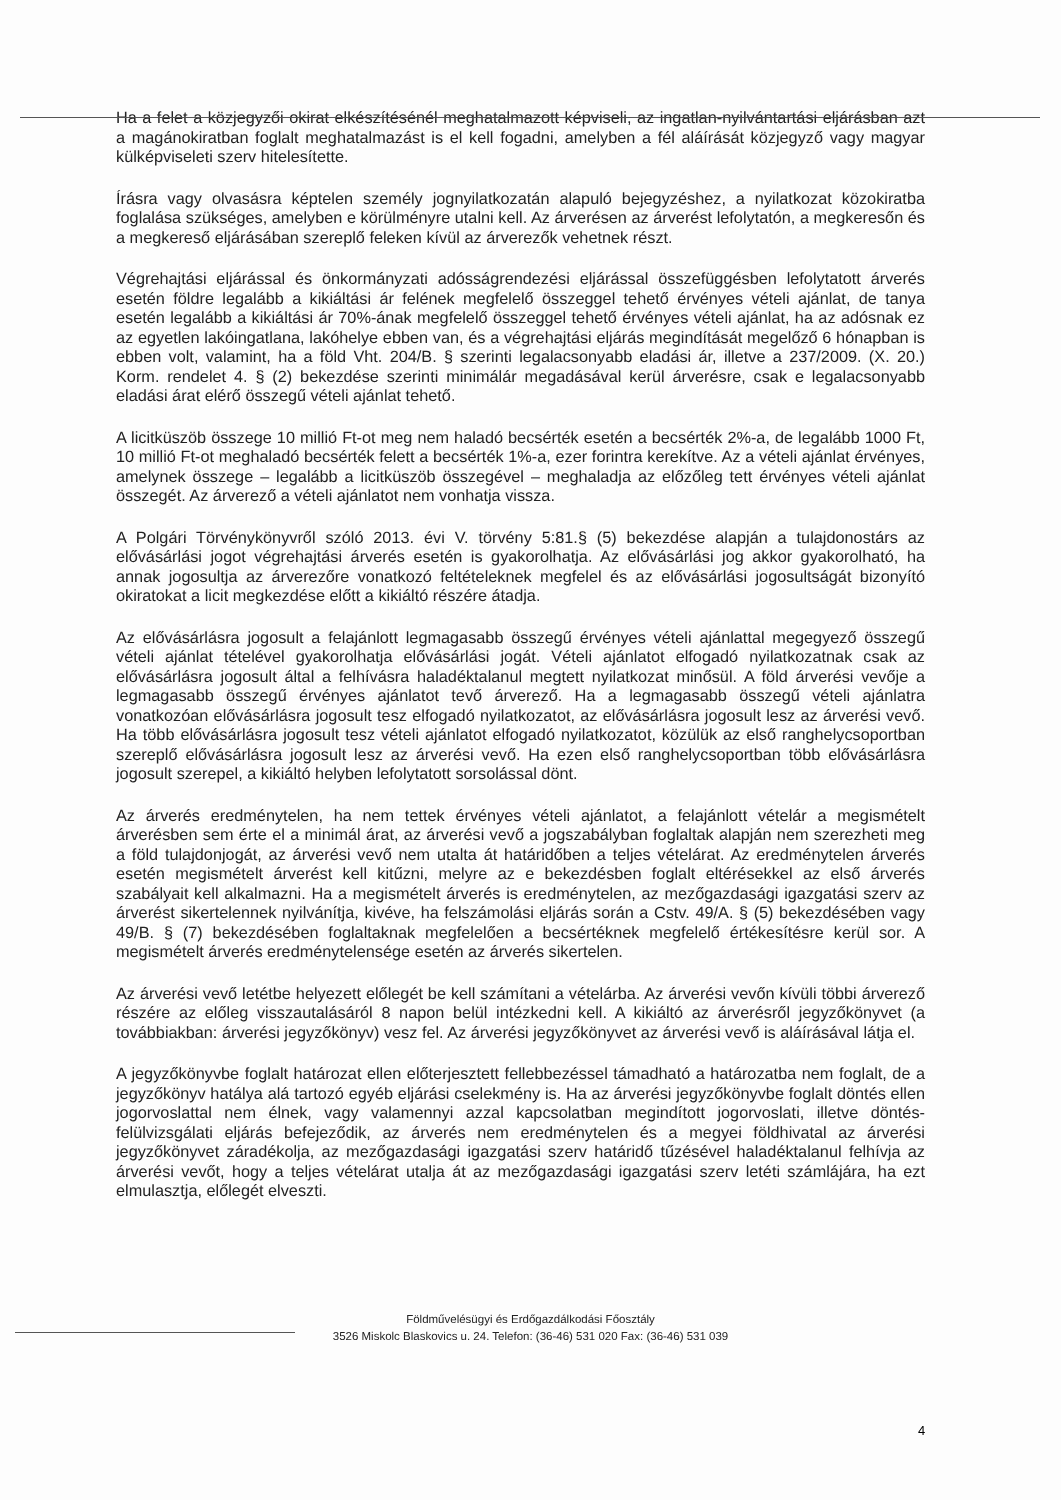Ha a felet a közjegyzői okirat elkészítésénél meghatalmazott képviseli, az ingatlan-nyilvántartási eljárásban azt a magánokiratban foglalt meghatalmazást is el kell fogadni, amelyben a fél aláírását közjegyző vagy magyar külképviseleti szerv hitelesítette.
Írásra vagy olvasásra képtelen személy jognyilatkozatán alapuló bejegyzéshez, a nyilatkozat közokiratba foglalása szükséges, amelyben e körülményre utalni kell. Az árverésen az árverést lefolytatón, a megkeresőn és a megkereső eljárásában szereplő feleken kívül az árverezők vehetnek részt.
Végrehajtási eljárással és önkormányzati adósságrendezési eljárással összefüggésben lefolytatott árverés esetén földre legalább a kikiáltási ár felének megfelelő összeggel tehető érvényes vételi ajánlat, de tanya esetén legalább a kikiáltási ár 70%-ának megfelelő összeggel tehető érvényes vételi ajánlat, ha az adósnak ez az egyetlen lakóingatlana, lakóhelye ebben van, és a végrehajtási eljárás megindítását megelőző 6 hónapban is ebben volt, valamint, ha a föld Vht. 204/B. § szerinti legalacsonyabb eladási ár, illetve a 237/2009. (X. 20.) Korm. rendelet 4. § (2) bekezdése szerinti minimálár megadásával kerül árverésre, csak e legalacsonyabb eladási árat elérő összegű vételi ajánlat tehető.
A licitküszöb összege 10 millió Ft-ot meg nem haladó becsérték esetén a becsérték 2%-a, de legalább 1000 Ft, 10 millió Ft-ot meghaladó becsérték felett a becsérték 1%-a, ezer forintra kerekítve. Az a vételi ajánlat érvényes, amelynek összege – legalább a licitküszöb összegével – meghaladja az előzőleg tett érvényes vételi ajánlat összegét. Az árverező a vételi ajánlatot nem vonhatja vissza.
A Polgári Törvénykönyvről szóló 2013. évi V. törvény 5:81.§ (5) bekezdése alapján a tulajdonostárs az elővásárlási jogot végrehajtási árverés esetén is gyakorolhatja. Az elővásárlási jog akkor gyakorolható, ha annak jogosultja az árverezőre vonatkozó feltételeknek megfelel és az elővásárlási jogosultságát bizonyító okiratokat a licit megkezdése előtt a kikiáltó részére átadja.
Az elővásárlásra jogosult a felajánlott legmagasabb összegű érvényes vételi ajánlattal megegyező összegű vételi ajánlat tételével gyakorolhatja elővásárlási jogát. Vételi ajánlatot elfogadó nyilatkozatnak csak az elővásárlásra jogosult által a felhívásra haladéktalanul megtett nyilatkozat minősül. A föld árverési vevője a legmagasabb összegű érvényes ajánlatot tevő árverező. Ha a legmagasabb összegű vételi ajánlatra vonatkozóan elővásárlásra jogosult tesz elfogadó nyilatkozatot, az elővásárlásra jogosult lesz az árverési vevő. Ha több elővásárlásra jogosult tesz vételi ajánlatot elfogadó nyilatkozatot, közülük az első ranghelycsoportban szereplő elővásárlásra jogosult lesz az árverési vevő. Ha ezen első ranghelycsoportban több elővásárlásra jogosult szerepel, a kikiáltó helyben lefolytatott sorsolással dönt.
Az árverés eredménytelen, ha nem tettek érvényes vételi ajánlatot, a felajánlott vételár a megismételt árverésben sem érte el a minimál árat, az árverési vevő a jogszabályban foglaltak alapján nem szerezheti meg a föld tulajdonjogát, az árverési vevő nem utalta át határidőben a teljes vételárat. Az eredménytelen árverés esetén megismételt árverést kell kitűzni, melyre az e bekezdésben foglalt eltérésekkel az első árverés szabályait kell alkalmazni. Ha a megismételt árverés is eredménytelen, az mezőgazdasági igazgatási szerv az árverést sikertelennek nyilvánítja, kivéve, ha felszámolási eljárás során a Cstv. 49/A. § (5) bekezdésében vagy 49/B. § (7) bekezdésében foglaltaknak megfelelően a becsértéknek megfelelő értékesítésre kerül sor. A megismételt árverés eredménytelensége esetén az árverés sikertelen.
Az árverési vevő letétbe helyezett előlegét be kell számítani a vételárba. Az árverési vevőn kívüli többi árverező részére az előleg visszautalásáról 8 napon belül intézkedni kell. A kikiáltó az árverésről jegyzőkönyvet (a továbbiakban: árverési jegyzőkönyv) vesz fel. Az árverési jegyzőkönyvet az árverési vevő is aláírásával látja el.
A jegyzőkönyvbe foglalt határozat ellen előterjesztett fellebbezéssel támadható a határozatba nem foglalt, de a jegyzőkönyv hatálya alá tartozó egyéb eljárási cselekmény is. Ha az árverési jegyzőkönyvbe foglalt döntés ellen jogorvoslattal nem élnek, vagy valamennyi azzal kapcsolatban megindított jogorvoslati, illetve döntés-felülvizsgálati eljárás befejeződik, az árverés nem eredménytelen és a megyei földhivatal az árverési jegyzőkönyvet záradékolja, az mezőgazdasági igazgatási szerv határidő tűzésével haladéktalanul felhívja az árverési vevőt, hogy a teljes vételárat utalja át az mezőgazdasági igazgatási szerv letéti számlájára, ha ezt elmulasztja, előlegét elveszti.
Földművelésügyi és Erdőgazdálkodási Főosztály
3526 Miskolc Blaskovics u. 24. Telefon: (36-46) 531 020 Fax: (36-46) 531 039
4